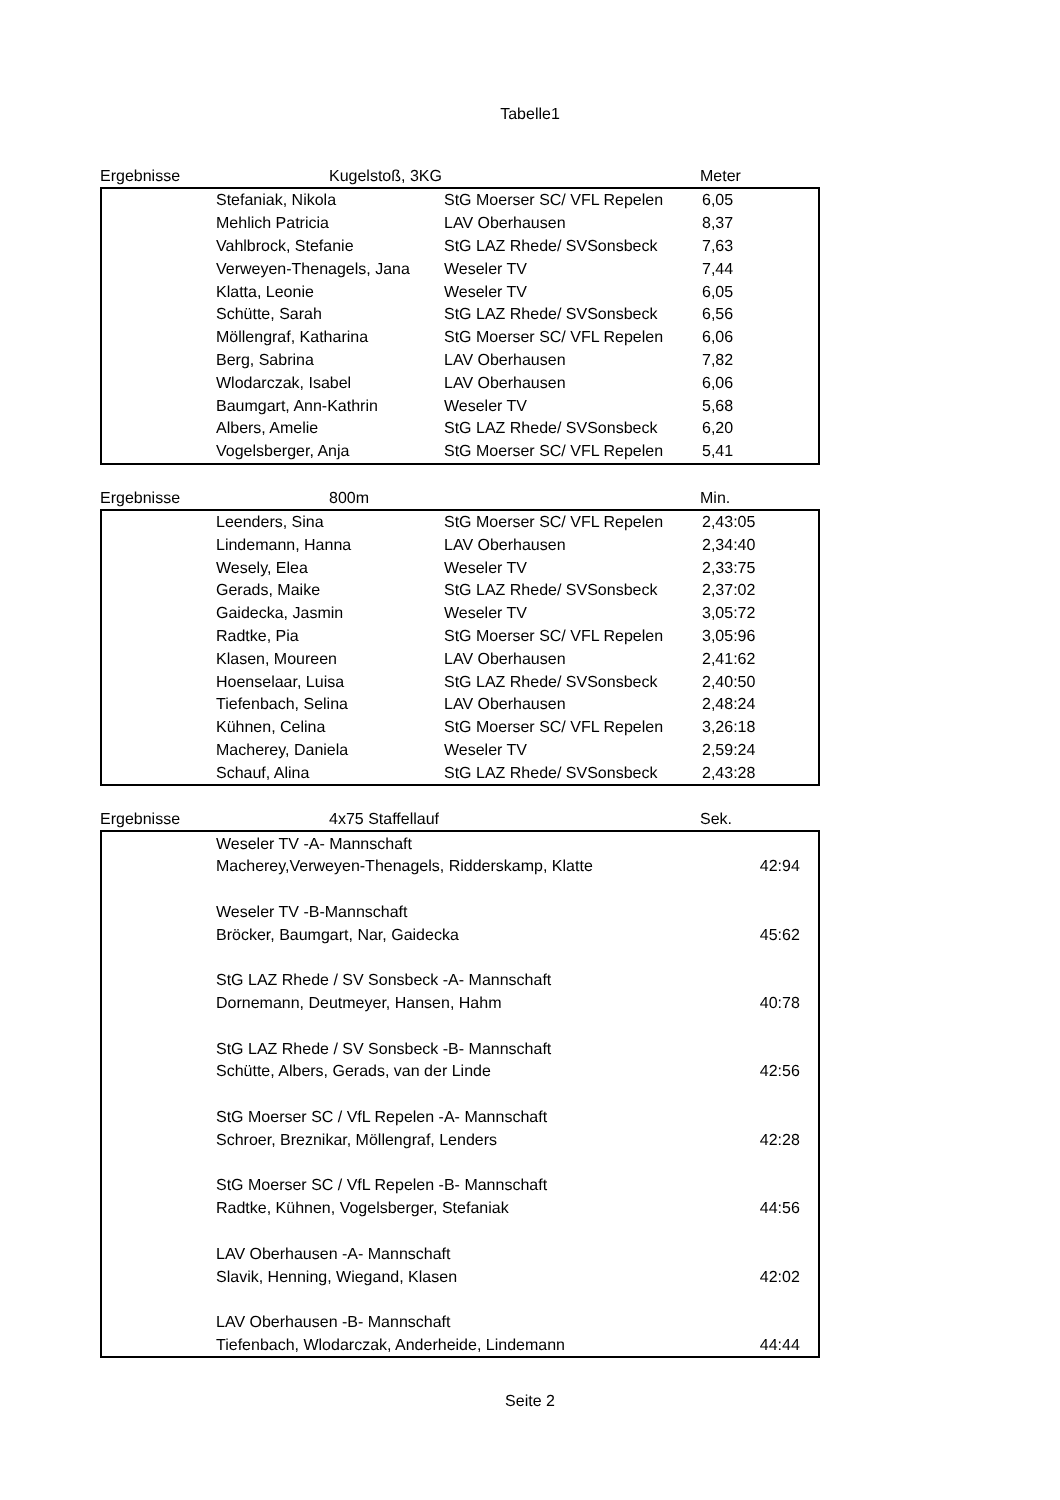Tabelle1
Ergebnisse Kugelstoß, 3KG Meter
| | Stefaniak, Nikola | StG Moerser SC/ VFL Repelen | 6,05 |
| | Mehlich Patricia | LAV Oberhausen | 8,37 |
| | Vahlbrock, Stefanie | StG LAZ Rhede/ SVSonsbeck | 7,63 |
| | Verweyen-Thenagels, Jana | Weseler TV | 7,44 |
| | Klatta, Leonie | Weseler TV | 6,05 |
| | Schütte, Sarah | StG LAZ Rhede/ SVSonsbeck | 6,56 |
| | Möllengraf, Katharina | StG Moerser SC/ VFL Repelen | 6,06 |
| | Berg, Sabrina | LAV Oberhausen | 7,82 |
| | Wlodarczak, Isabel | LAV Oberhausen | 6,06 |
| | Baumgart, Ann-Kathrin | Weseler TV | 5,68 |
| | Albers, Amelie | StG LAZ Rhede/ SVSonsbeck | 6,20 |
| | Vogelsberger, Anja | StG Moerser SC/ VFL Repelen | 5,41 |
Ergebnisse 800m Min.
| | Leenders, Sina | StG Moerser SC/ VFL Repelen | 2,43:05 |
| | Lindemann, Hanna | LAV Oberhausen | 2,34:40 |
| | Wesely, Elea | Weseler TV | 2,33:75 |
| | Gerads, Maike | StG LAZ Rhede/ SVSonsbeck | 2,37:02 |
| | Gaidecka, Jasmin | Weseler TV | 3,05:72 |
| | Radtke, Pia | StG Moerser SC/ VFL Repelen | 3,05:96 |
| | Klasen, Moureen | LAV Oberhausen | 2,41:62 |
| | Hoenselaar, Luisa | StG LAZ Rhede/ SVSonsbeck | 2,40:50 |
| | Tiefenbach, Selina | LAV Oberhausen | 2,48:24 |
| | Kühnen, Celina | StG Moerser SC/ VFL Repelen | 3,26:18 |
| | Macherey, Daniela | Weseler TV | 2,59:24 |
| | Schauf, Alina | StG LAZ Rhede/ SVSonsbeck | 2,43:28 |
Ergebnisse 4x75 Staffellauf Sek.
| | Weseler TV -A- Mannschaft | |
| | Macherey,Verweyen-Thenagels, Ridderskamp, Klatte | 42:94 |
| | Weseler TV -B-Mannschaft | |
| | Bröcker, Baumgart, Nar, Gaidecka | 45:62 |
| | StG LAZ Rhede / SV Sonsbeck -A- Mannschaft | |
| | Dornemann, Deutmeyer, Hansen, Hahm | 40:78 |
| | StG LAZ Rhede / SV Sonsbeck -B- Mannschaft | |
| | Schütte, Albers, Gerads, van der Linde | 42:56 |
| | StG Moerser SC / VfL Repelen -A- Mannschaft | |
| | Schroer, Breznikar, Möllengraf, Lenders | 42:28 |
| | StG Moerser SC / VfL Repelen -B- Mannschaft | |
| | Radtke, Kühnen, Vogelsberger, Stefaniak | 44:56 |
| | LAV Oberhausen -A- Mannschaft | |
| | Slavik, Henning, Wiegand, Klasen | 42:02 |
| | LAV Oberhausen -B- Mannschaft | |
| | Tiefenbach, Wlodarczak, Anderheide, Lindemann | 44:44 |
Seite 2